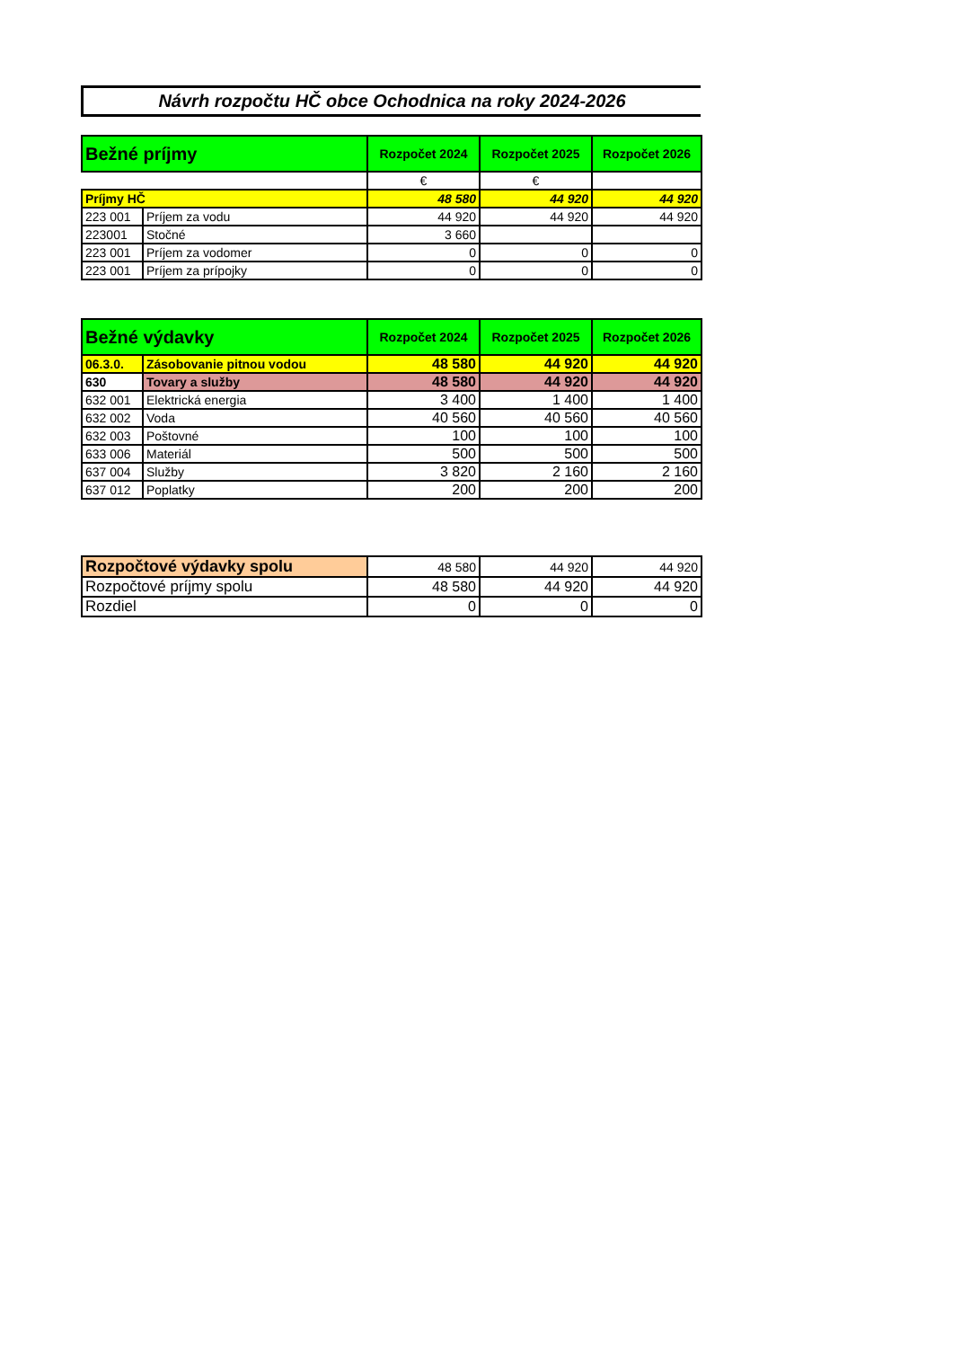Návrh rozpočtu HČ obce Ochodnica na roky 2024-2026
| Bežné príjmy | | Rozpočet 2024 | Rozpočet 2025 | Rozpočet 2026 |
| --- | --- | --- | --- | --- |
| | | € | € | |
| Príjmy HČ | | 48 580 | 44 920 | 44 920 |
| 223 001 | Príjem za vodu | 44 920 | 44 920 | 44 920 |
| 223001 | Stočné | 3 660 | | |
| 223 001 | Príjem za vodomer | 0 | 0 | 0 |
| 223 001 | Príjem za prípojky | 0 | 0 | 0 |
| Bežné výdavky | | Rozpočet 2024 | Rozpočet 2025 | Rozpočet 2026 |
| --- | --- | --- | --- | --- |
| 06.3.0. | Zásobovanie pitnou vodou | 48 580 | 44 920 | 44 920 |
| 630 | Tovary a služby | 48 580 | 44 920 | 44 920 |
| 632 001 | Elektrická energia | 3 400 | 1 400 | 1 400 |
| 632 002 | Voda | 40 560 | 40 560 | 40 560 |
| 632 003 | Poštovné | 100 | 100 | 100 |
| 633 006 | Materiál | 500 | 500 | 500 |
| 637 004 | Služby | 3 820 | 2 160 | 2 160 |
| 637 012 | Poplatky | 200 | 200 | 200 |
| Rozpočtové výdavky spolu | 48 580 | 44 920 | 44 920 |
| Rozpočtové príjmy spolu | 48 580 | 44 920 | 44 920 |
| Rozdiel | 0 | 0 | 0 |